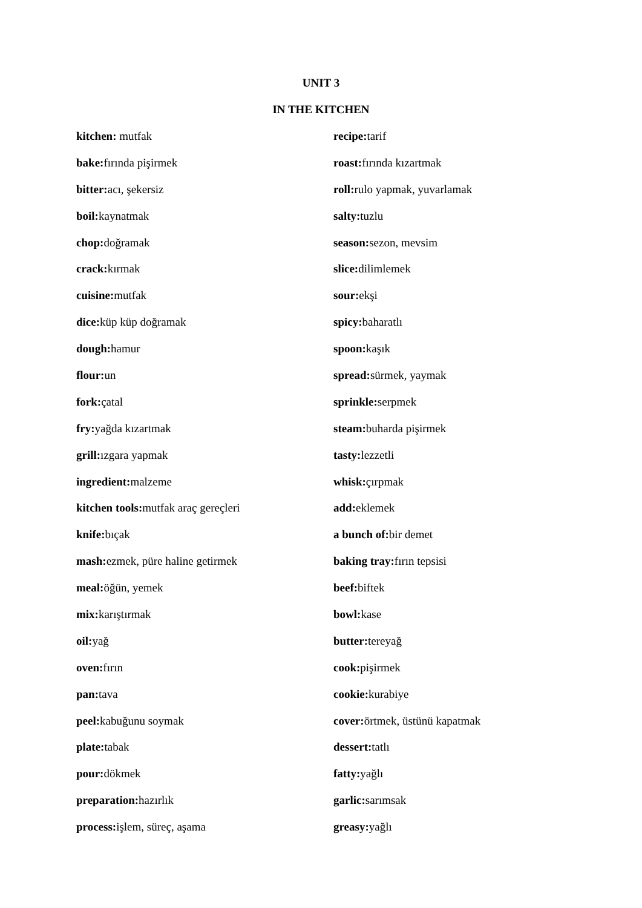UNIT 3
IN THE KITCHEN
kitchen: mutfak
bake: fırında pişirmek
bitter: acı, şekersiz
boil: kaynatmak
chop: doğramak
crack: kırmak
cuisine: mutfak
dice: küp küp doğramak
dough: hamur
flour: un
fork: çatal
fry: yağda kızartmak
grill: ızgara yapmak
ingredient: malzeme
kitchen tools: mutfak araç gereçleri
knife: bıçak
mash: ezmek, püre haline getirmek
meal: öğün, yemek
mix: karıştırmak
oil: yağ
oven: fırın
pan: tava
peel: kabuğunu soymak
plate: tabak
pour: dökmek
preparation: hazırlık
process: işlem, süreç, aşama
recipe: tarif
roast: fırında kızartmak
roll: rulo yapmak, yuvarlamak
salty: tuzlu
season: sezon, mevsim
slice: dilimlemek
sour: ekşi
spicy: baharatlı
spoon: kaşık
spread: sürmek, yaymak
sprinkle: serpmek
steam: buharda pişirmek
tasty: lezzetli
whisk: çırpmak
add: eklemek
a bunch of: bir demet
baking tray: fırın tepsisi
beef: biftek
bowl: kase
butter: tereyağ
cook: pişirmek
cookie: kurabiye
cover: örtmek, üstünü kapatmak
dessert: tatlı
fatty: yağlı
garlic: sarımsak
greasy: yağlı